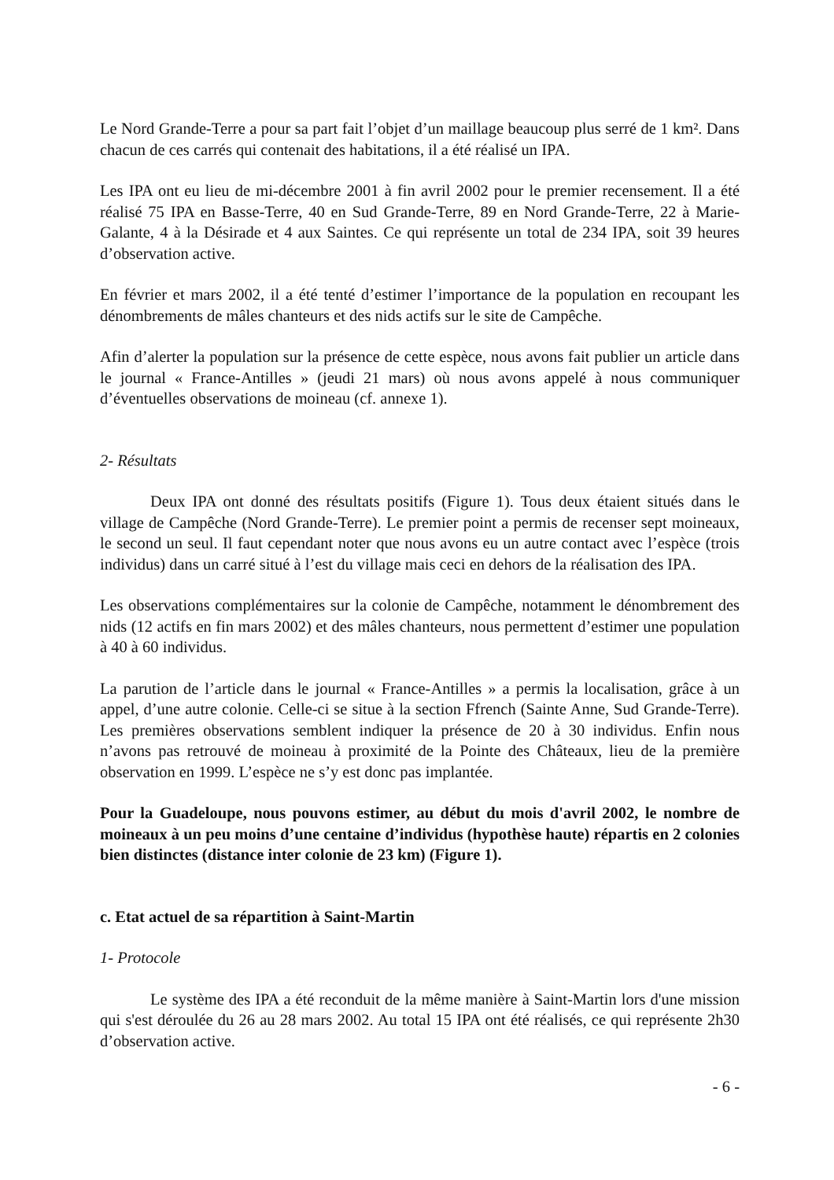Le Nord Grande-Terre a pour sa part fait l’objet d’un maillage beaucoup plus serré de 1 km². Dans chacun de ces carrés qui contenait des habitations, il a été réalisé un IPA.
Les IPA ont eu lieu de mi-décembre 2001 à fin avril 2002 pour le premier recensement. Il a été réalisé 75 IPA en Basse-Terre, 40 en Sud Grande-Terre, 89 en Nord Grande-Terre, 22 à Marie-Galante, 4 à la Désirade et 4 aux Saintes. Ce qui représente un total de 234 IPA, soit 39 heures d’observation active.
En février et mars 2002, il a été tenté d’estimer l’importance de la population en recoupant les dénombrements de mâles chanteurs et des nids actifs sur le site de Campêche.
Afin d’alerter la population sur la présence de cette espèce, nous avons fait publier un article dans le journal « France-Antilles » (jeudi 21 mars) où nous avons appelé à nous communiquer d’éventuelles observations de moineau (cf. annexe 1).
2- Résultats
Deux IPA ont donné des résultats positifs (Figure 1). Tous deux étaient situés dans le village de Campêche (Nord Grande-Terre). Le premier point a permis de recenser sept moineaux, le second un seul. Il faut cependant noter que nous avons eu un autre contact avec l’espèce (trois individus) dans un carré situé à l’est du village mais ceci en dehors de la réalisation des IPA.
Les observations complémentaires sur la colonie de Campêche, notamment le dénombrement des nids (12 actifs en fin mars 2002) et des mâles chanteurs, nous permettent d’estimer une population à 40 à 60 individus.
La parution de l’article dans le journal « France-Antilles » a permis la localisation, grâce à un appel, d’une autre colonie. Celle-ci se situe à la section Ffrench (Sainte Anne, Sud Grande-Terre). Les premières observations semblent indiquer la présence de 20 à 30 individus. Enfin nous n’avons pas retrouvé de moineau à proximité de la Pointe des Châteaux, lieu de la première observation en 1999. L’espèce ne s’y est donc pas implantée.
Pour la Guadeloupe, nous pouvons estimer, au début du mois d'avril 2002, le nombre de moineaux à un peu moins d’une centaine d’individus (hypothèse haute) répartis en 2 colonies bien distinctes (distance inter colonie de 23 km) (Figure 1).
c. Etat actuel de sa répartition à Saint-Martin
1- Protocole
Le système des IPA a été reconduit de la même manière à Saint-Martin lors d'une mission qui s'est déroulée du 26 au 28 mars 2002. Au total 15 IPA ont été réalisés, ce qui représente 2h30 d’observation active.
- 6 -